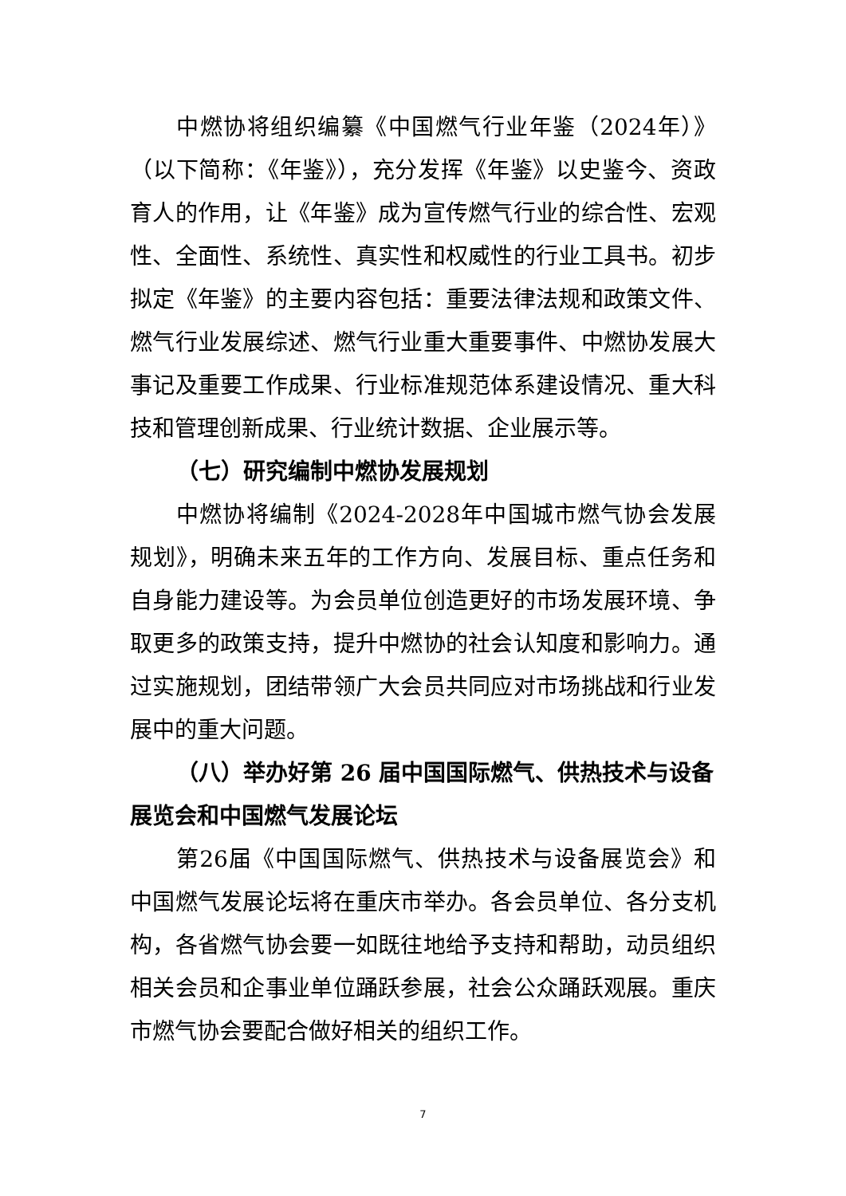中燃协将组织编纂《中国燃气行业年鉴（2024年）》（以下简称：《年鉴》），充分发挥《年鉴》以史鉴今、资政育人的作用，让《年鉴》成为宣传燃气行业的综合性、宏观性、全面性、系统性、真实性和权威性的行业工具书。初步拟定《年鉴》的主要内容包括：重要法律法规和政策文件、燃气行业发展综述、燃气行业重大重要事件、中燃协发展大事记及重要工作成果、行业标准规范体系建设情况、重大科技和管理创新成果、行业统计数据、企业展示等。
（七）研究编制中燃协发展规划
中燃协将编制《2024-2028年中国城市燃气协会发展规划》，明确未来五年的工作方向、发展目标、重点任务和自身能力建设等。为会员单位创造更好的市场发展环境、争取更多的政策支持，提升中燃协的社会认知度和影响力。通过实施规划，团结带领广大会员共同应对市场挑战和行业发展中的重大问题。
（八）举办好第 26 届中国国际燃气、供热技术与设备展览会和中国燃气发展论坛
第26届《中国国际燃气、供热技术与设备展览会》和中国燃气发展论坛将在重庆市举办。各会员单位、各分支机构，各省燃气协会要一如既往地给予支持和帮助，动员组织相关会员和企事业单位踊跃参展，社会公众踊跃观展。重庆市燃气协会要配合做好相关的组织工作。
7